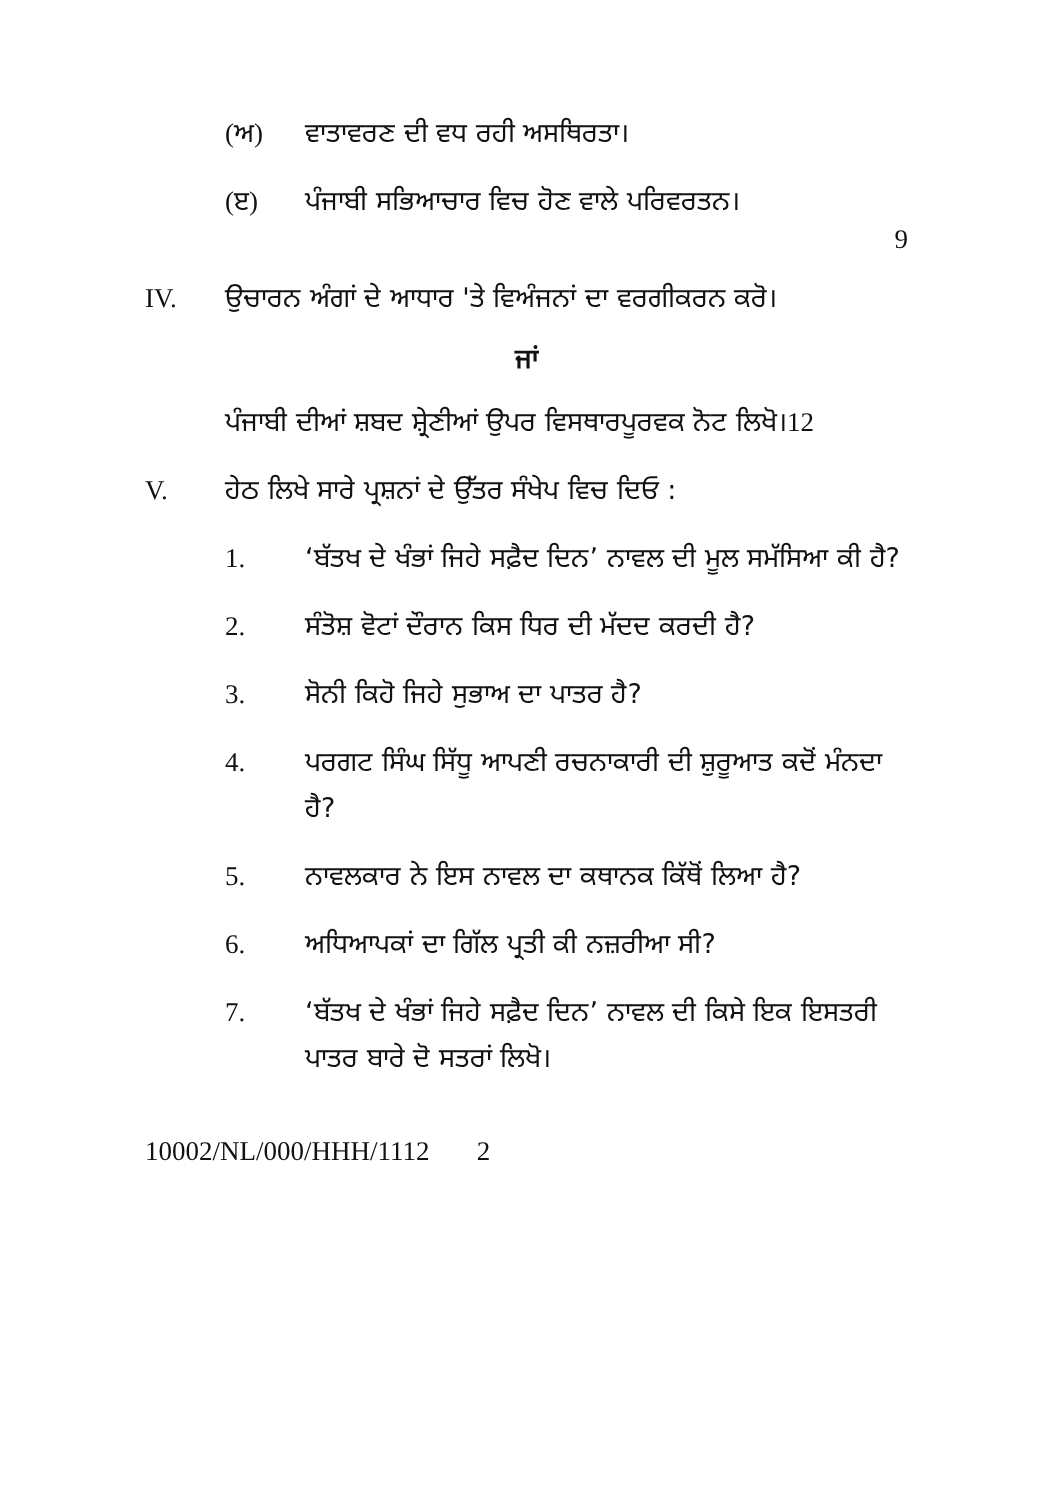(ਅ) ਵਾਤਾਵਰਣ ਦੀ ਵਧ ਰਹੀ ਅਸਥਿਰਤਾ।
(ੲ) ਪੰਜਾਬੀ ਸਭਿਆਚਾਰ ਵਿਚ ਹੋਣ ਵਾਲੇ ਪਰਿਵਰਤਨ।
9
IV. ਉਚਾਰਨ ਅੰਗਾਂ ਦੇ ਆਧਾਰ 'ਤੇ ਵਿਅੰਜਨਾਂ ਦਾ ਵਰਗੀਕਰਨ ਕਰੋ।
ਜਾਂ
ਪੰਜਾਬੀ ਦੀਆਂ ਸ਼ਬਦ ਸ਼੍ਰੇਣੀਆਂ ਉਪਰ ਵਿਸਥਾਰਪੂਰਵਕ ਨੋਟ ਲਿਖੋ। 12
V. ਹੇਠ ਲਿਖੇ ਸਾਰੇ ਪ੍ਰਸ਼ਨਾਂ ਦੇ ਉੱਤਰ ਸੰਖੇਪ ਵਿਚ ਦਿਓ :
1. ‘ਬੱਤਖ ਦੇ ਖੰਭਾਂ ਜਿਹੇ ਸਫ਼ੈਦ ਦਿਨ’ ਨਾਵਲ ਦੀ ਮੂਲ ਸਮੱਸਿਆ ਕੀ ਹੈ?
2. ਸੰਤੋਸ਼ ਵੋਟਾਂ ਦੌਰਾਨ ਕਿਸ ਧਿਰ ਦੀ ਮੱਦਦ ਕਰਦੀ ਹੈ?
3. ਸੋਨੀ ਕਿਹੋ ਜਿਹੇ ਸੁਭਾਅ ਦਾ ਪਾਤਰ ਹੈ?
4. ਪਰਗਟ ਸਿੰਘ ਸਿੱਧੂ ਆਪਣੀ ਰਚਨਾਕਾਰੀ ਦੀ ਸ਼ੁਰੂਆਤ ਕਦੋਂ ਮੰਨਦਾ ਹੈ?
5. ਨਾਵਲਕਾਰ ਨੇ ਇਸ ਨਾਵਲ ਦਾ ਕਥਾਨਕ ਕਿੱਥੋਂ ਲਿਆ ਹੈ?
6. ਅਧਿਆਪਕਾਂ ਦਾ ਗਿੱਲ ਪ੍ਰਤੀ ਕੀ ਨਜ਼ਰੀਆ ਸੀ?
7. ‘ਬੱਤਖ ਦੇ ਖੰਭਾਂ ਜਿਹੇ ਸਫ਼ੈਦ ਦਿਨ’ ਨਾਵਲ ਦੀ ਕਿਸੇ ਇਕ ਇਸਤਰੀ ਪਾਤਰ ਬਾਰੇ ਦੋ ਸਤਰਾਂ ਲਿਖੋ।
10002/NL/000/HHH/1112 2